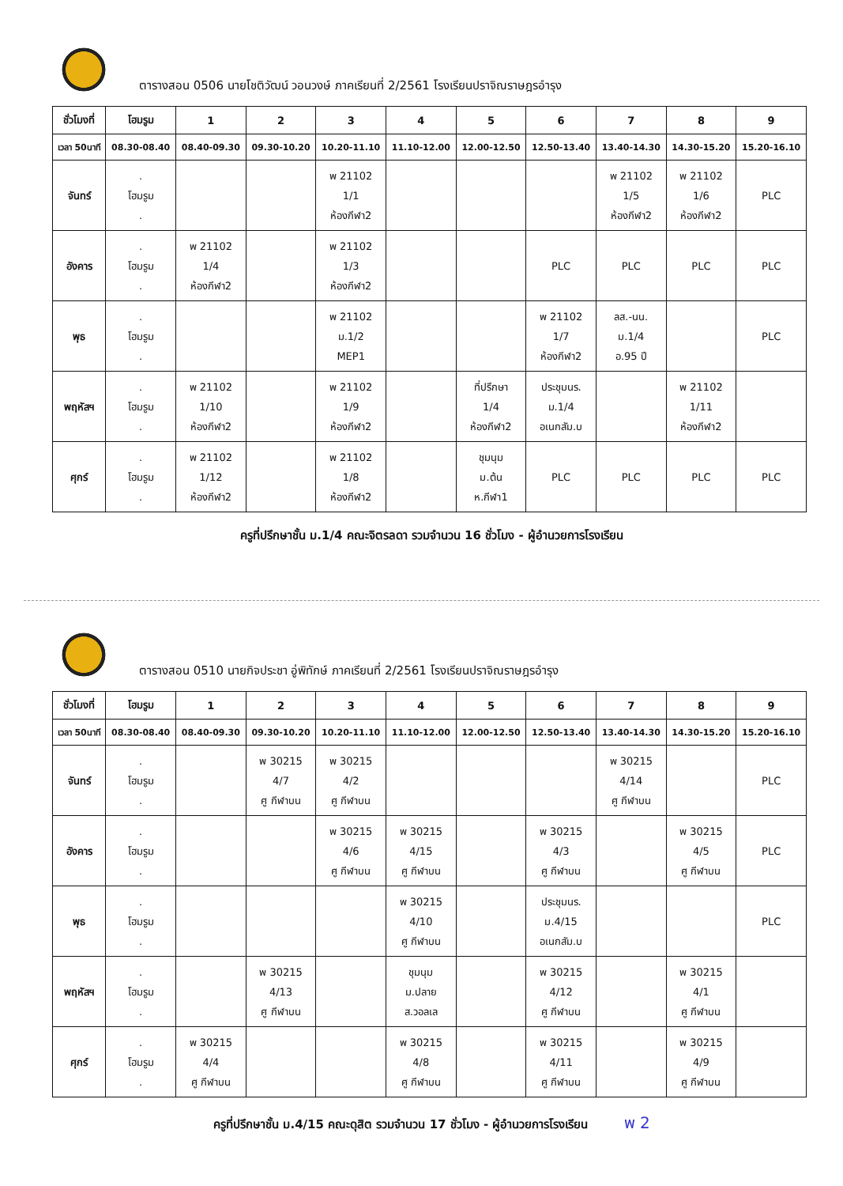ตารางสอน 0506 นายโชติวัฒน์ วอนวงษ์ ภาคเรียนที่ 2/2561 โรงเรียนปราจิณราษฎรอำรุง
| ชั่วโมงที่ | โฮมรูม | 1 | 2 | 3 | 4 | 5 | 6 | 7 | 8 | 9 |
| --- | --- | --- | --- | --- | --- | --- | --- | --- | --- | --- |
| เวลา 50นาที | 08.30-08.40 | 08.40-09.30 | 09.30-10.20 | 10.20-11.10 | 11.10-12.00 | 12.00-12.50 | 12.50-13.40 | 13.40-14.30 | 14.30-15.20 | 15.20-16.10 |
| จันทร์ | . โฮมรูม . | | | พ 21102 1/1 ห้องกีฬา2 | | | | พ 21102 1/5 ห้องกีฬา2 | พ 21102 1/6 ห้องกีฬา2 | PLC |
| อังคาร | . โฮมรูม . | พ 21102 1/4 ห้องกีฬา2 | | พ 21102 1/3 ห้องกีฬา2 | | | PLC | PLC | PLC | PLC |
| พุธ | . โฮมรูม . | | | พ 21102 ม.1/2 MEP1 | | | พ 21102 1/7 ห้องกีฬา2 | ลส.-นน. ม.1/4 อ.95 ปี | | PLC |
| พฤหัสฯ | . โฮมรูม . | พ 21102 1/10 ห้องกีฬา2 | | พ 21102 1/9 ห้องกีฬา2 | | ที่ปรึกษา 1/4 ห้องกีฬา2 | ประชุมนร. ม.1/4 อเนกสัม.บ | | พ 21102 1/11 ห้องกีฬา2 | |
| ศุกร์ | . โฮมรูม . | พ 21102 1/12 ห้องกีฬา2 | | พ 21102 1/8 ห้องกีฬา2 | | ชุมนุม ม.ต้น ห.กีฬา1 | PLC | PLC | PLC | PLC |
ครูที่ปรึกษาชั้น ม.1/4 คณะจิตรลดา รวมจำนวน 16 ชั่วโมง - ผู้อำนวยการโรงเรียน
ตารางสอน 0510 นายกิจประชา อู่พิทักษ์ ภาคเรียนที่ 2/2561 โรงเรียนปราจิณราษฎรอำรุง
| ชั่วโมงที่ | โฮมรูม | 1 | 2 | 3 | 4 | 5 | 6 | 7 | 8 | 9 |
| --- | --- | --- | --- | --- | --- | --- | --- | --- | --- | --- |
| เวลา 50นาที | 08.30-08.40 | 08.40-09.30 | 09.30-10.20 | 10.20-11.10 | 11.10-12.00 | 12.00-12.50 | 12.50-13.40 | 13.40-14.30 | 14.30-15.20 | 15.20-16.10 |
| จันทร์ | . โฮมรูม . | | พ 30215 4/7 ศู กีฬาบน | พ 30215 4/2 ศู กีฬาบน | | | | พ 30215 4/14 ศู กีฬาบน | | PLC |
| อังคาร | . โฮมรูม . | | | พ 30215 4/6 ศู กีฬาบน | พ 30215 4/15 ศู กีฬาบน | | พ 30215 4/3 ศู กีฬาบน | | พ 30215 4/5 ศู กีฬาบน | PLC |
| พุธ | . โฮมรูม . | | | | พ 30215 4/10 ศู กีฬาบน | | ประชุมนร. ม.4/15 อเนกสัม.บ | | | PLC |
| พฤหัสฯ | . โฮมรูม . | | พ 30215 4/13 ศู กีฬาบน | | ชุมนุม ม.ปลาย ส.วอลเล | | พ 30215 4/12 ศู กีฬาบน | | พ 30215 4/1 ศู กีฬาบน | |
| ศุกร์ | . โฮมรูม . | พ 30215 4/4 ศู กีฬาบน | | | พ 30215 4/8 ศู กีฬาบน | | พ 30215 4/11 ศู กีฬาบน | | พ 30215 4/9 ศู กีฬาบน | |
ครูที่ปรึกษาชั้น ม.4/15 คณะดุสิต รวมจำนวน 17 ชั่วโมง - ผู้อำนวยการโรงเรียน พ 2